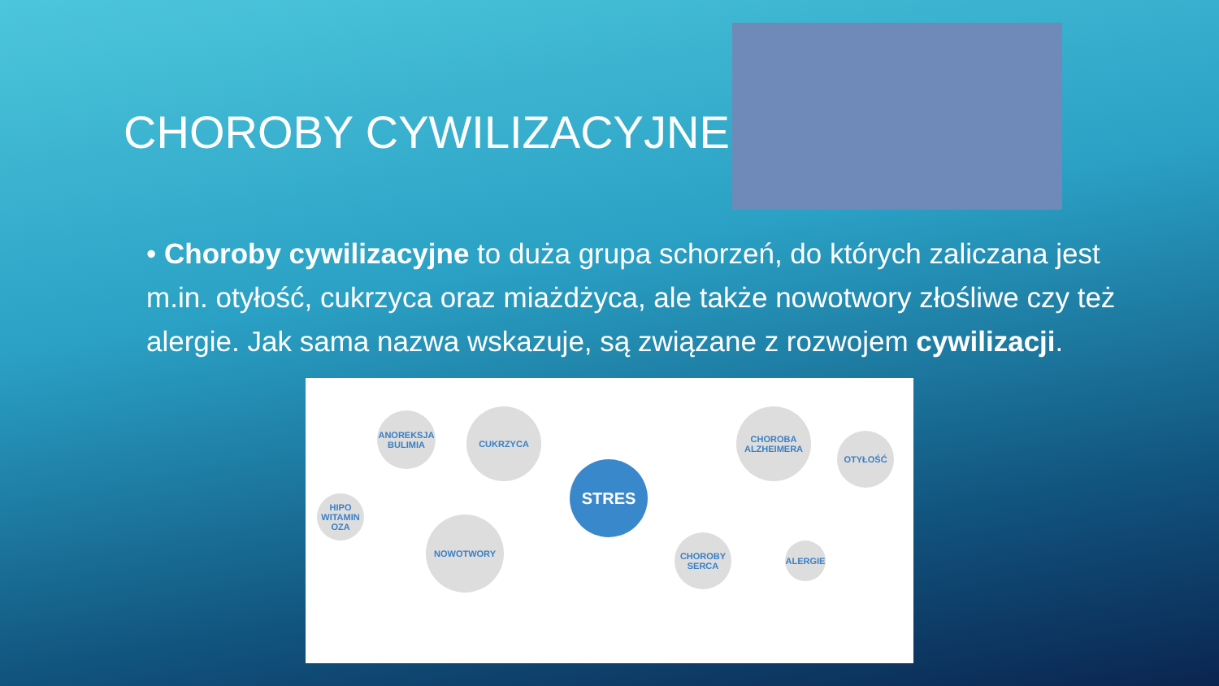CHOROBY CYWILIZACYJNE
• Choroby cywilizacyjne to duża grupa schorzeń, do których zaliczana jest m.in. otyłość, cukrzyca oraz miażdżyca, ale także nowotwory złośliwe czy też alergie. Jak sama nazwa wskazuje, są związane z rozwojem cywilizacji.
ANOREKSJA BULIMIA
CUKRZYCA
HIPO WITAMIN OZA
NOWOTWORY
STRES
CHOROBA ALZHEIMERA
OTYŁOŚĆ
CHOROBY SERCA
ALERGIE